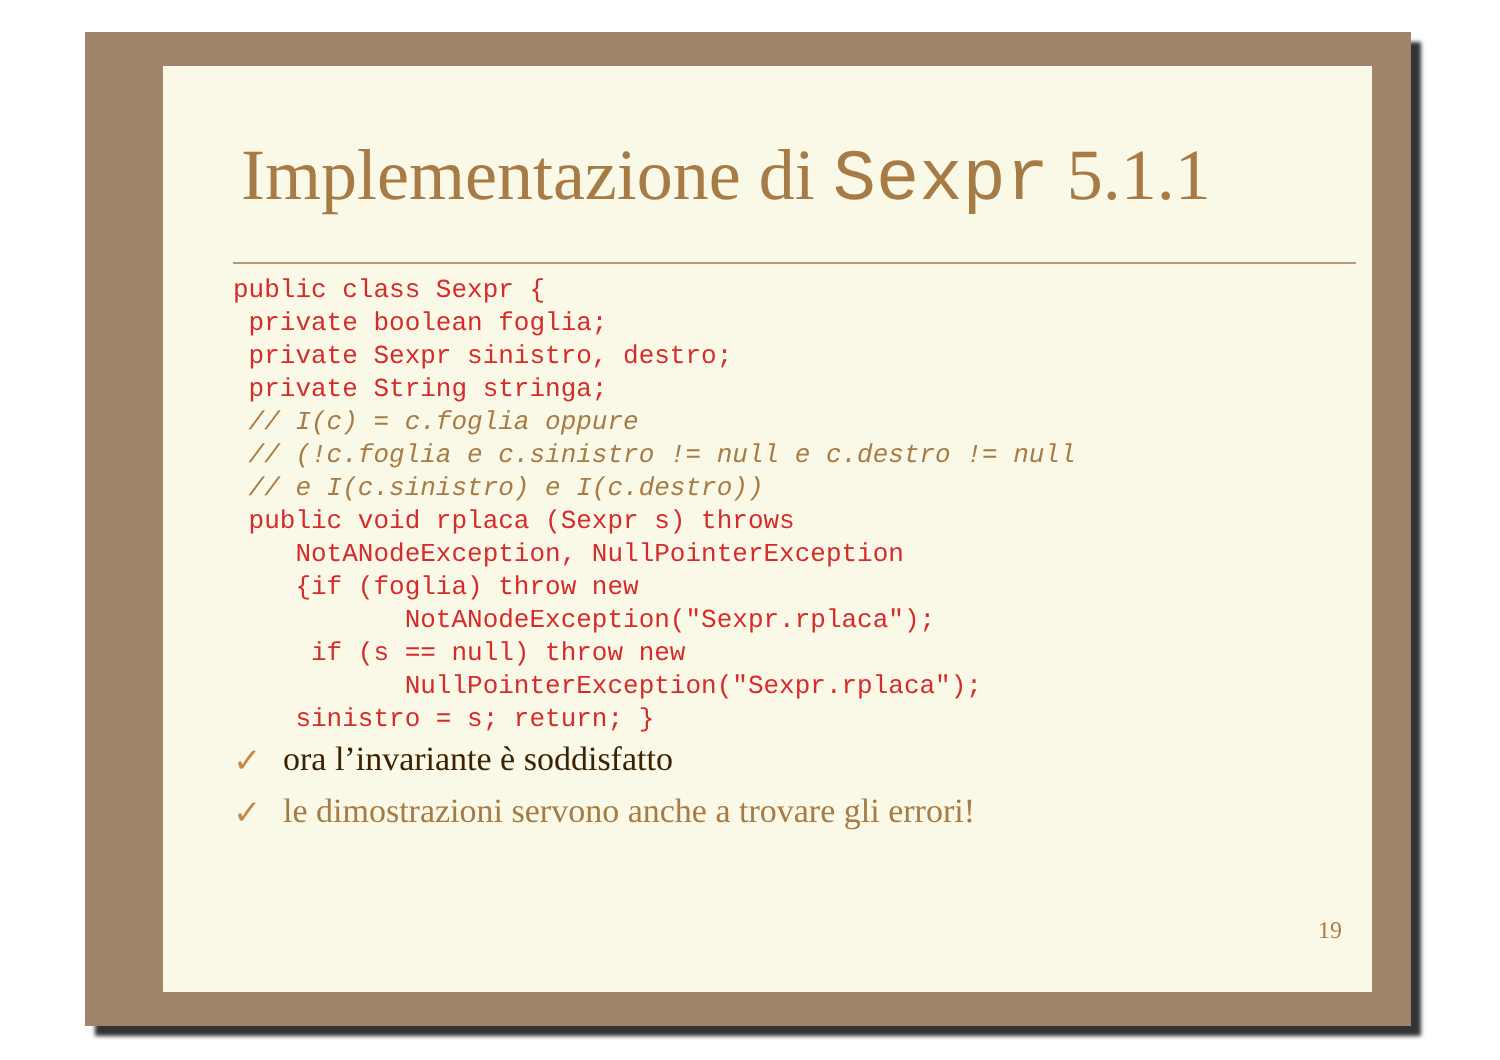Implementazione di Sexpr 5.1.1
public class Sexpr {
 private boolean foglia;
 private Sexpr sinistro, destro;
 private String stringa;
 // I(c) = c.foglia oppure
 // (!c.foglia e c.sinistro != null e c.destro != null
 // e I(c.sinistro) e I(c.destro))
 public void rplaca (Sexpr s) throws
    NotANodeException, NullPointerException
    {if (foglia) throw new
           NotANodeException("Sexpr.rplaca");
     if (s == null) throw new
           NullPointerException("Sexpr.rplaca");
    sinistro = s; return; }
✓ ora l’invariante è soddisfatto
✓ le dimostrazioni servono anche a trovare gli errori!
19